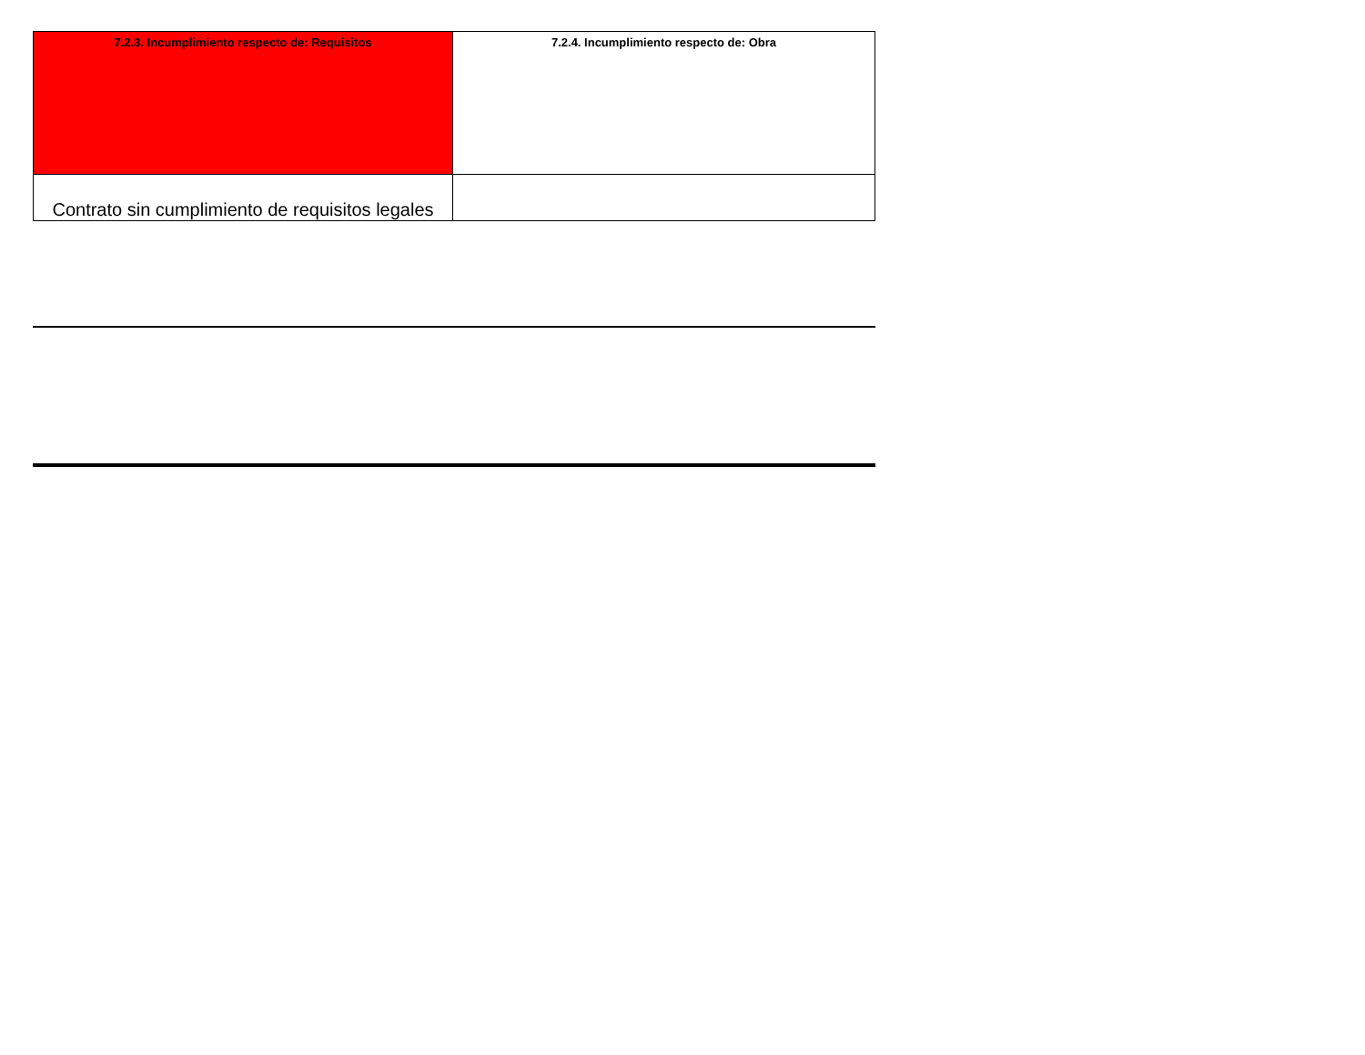| 7.2.3. Incumplimiento respecto de: Requisitos | 7.2.4. Incumplimiento respecto de: Obra |
| Contrato sin cumplimiento de requisitos legales | |